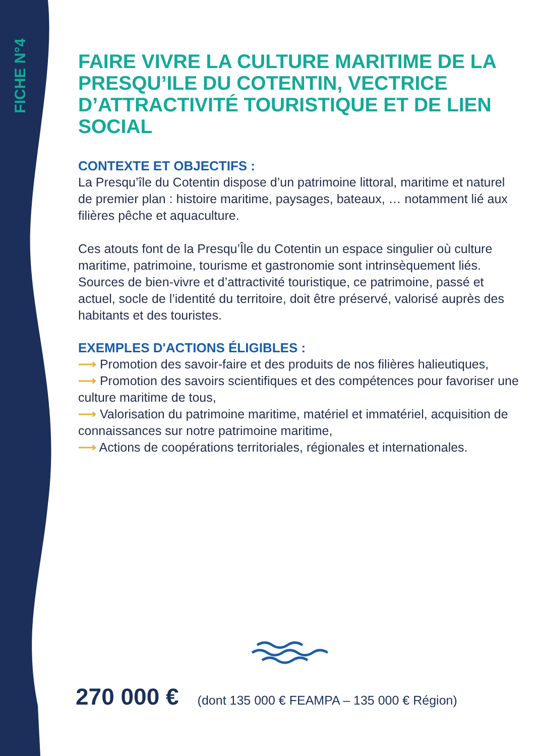FICHE N°4
FAIRE VIVRE LA CULTURE MARITIME DE LA PRESQU’ILE DU COTENTIN, VECTRICE D’ATTRACTIVITÉ TOURISTIQUE ET DE LIEN SOCIAL
CONTEXTE ET OBJECTIFS :
La Presqu’île du Cotentin dispose d’un patrimoine littoral, maritime et naturel de premier plan : histoire maritime, paysages, bateaux, … notamment lié aux filières pêche et aquaculture.
Ces atouts font de la Presqu’Île du Cotentin un espace singulier où culture maritime, patrimoine, tourisme et gastronomie sont intrinsèquement liés. Sources de bien-vivre et d’attractivité touristique, ce patrimoine, passé et actuel, socle de l’identité du territoire, doit être préservé, valorisé auprès des habitants et des touristes.
EXEMPLES D'ACTIONS ÉLIGIBLES :
⟶ Promotion des savoir-faire et des produits de nos filières halieutiques,
⟶ Promotion des savoirs scientifiques et des compétences pour favoriser une culture maritime de tous,
⟶ Valorisation du patrimoine maritime, matériel et immatériel, acquisition de connaissances sur notre patrimoine maritime,
⟶ Actions de coopérations territoriales, régionales et internationales.
270 000 € (dont 135 000 € FEAMPA – 135 000 € Région)